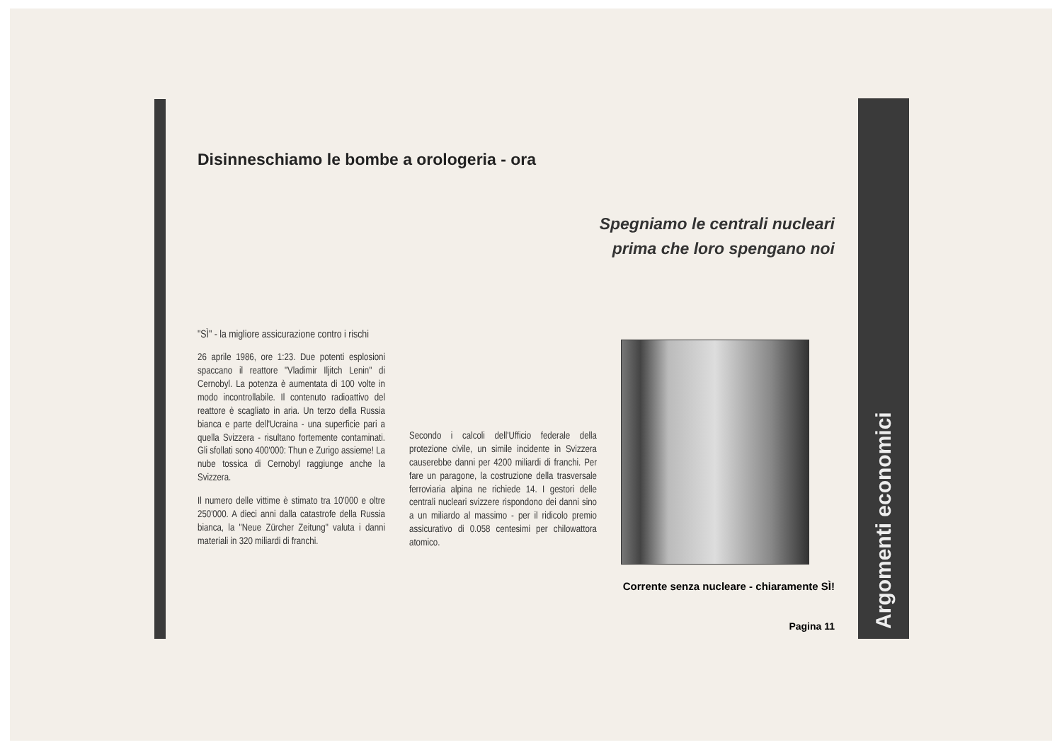Argomenti economici
Disinneschiamo le bombe a orologeria - ora
Spegniamo le centrali nucleari
prima che loro spengano noi
"SÌ" - la migliore assicurazione contro i rischi
26 aprile 1986, ore 1:23. Due potenti esplosioni spaccano il reattore "Vladimir Iljitch Lenin" di Cernobyl. La potenza è aumentata di 100 volte in modo incontrollabile. Il contenuto radioattivo del reattore è scagliato in aria. Un terzo della Russia bianca e parte dell'Ucraina - una superficie pari a quella Svizzera - risultano fortemente contaminati. Gli sfollati sono 400'000: Thun e Zurigo assieme! La nube tossica di Cernobyl raggiunge anche la Svizzera.
Il numero delle vittime è stimato tra 10'000 e oltre 250'000. A dieci anni dalla catastrofe della Russia bianca, la "Neue Zürcher Zeitung" valuta i danni materiali in 320 miliardi di franchi.
Secondo i calcoli dell'Ufficio federale della protezione civile, un simile incidente in Svizzera causerebbe danni per 4200 miliardi di franchi. Per fare un paragone, la costruzione della trasversale ferroviaria alpina ne richiede 14. I gestori delle centrali nucleari svizzere rispondono dei danni sino a un miliardo al massimo - per il ridicolo premio assicurativo di 0.058 centesimi per chilowattora atomico.
Corrente senza nucleare - chiaramente SÌ!
Pagina 11